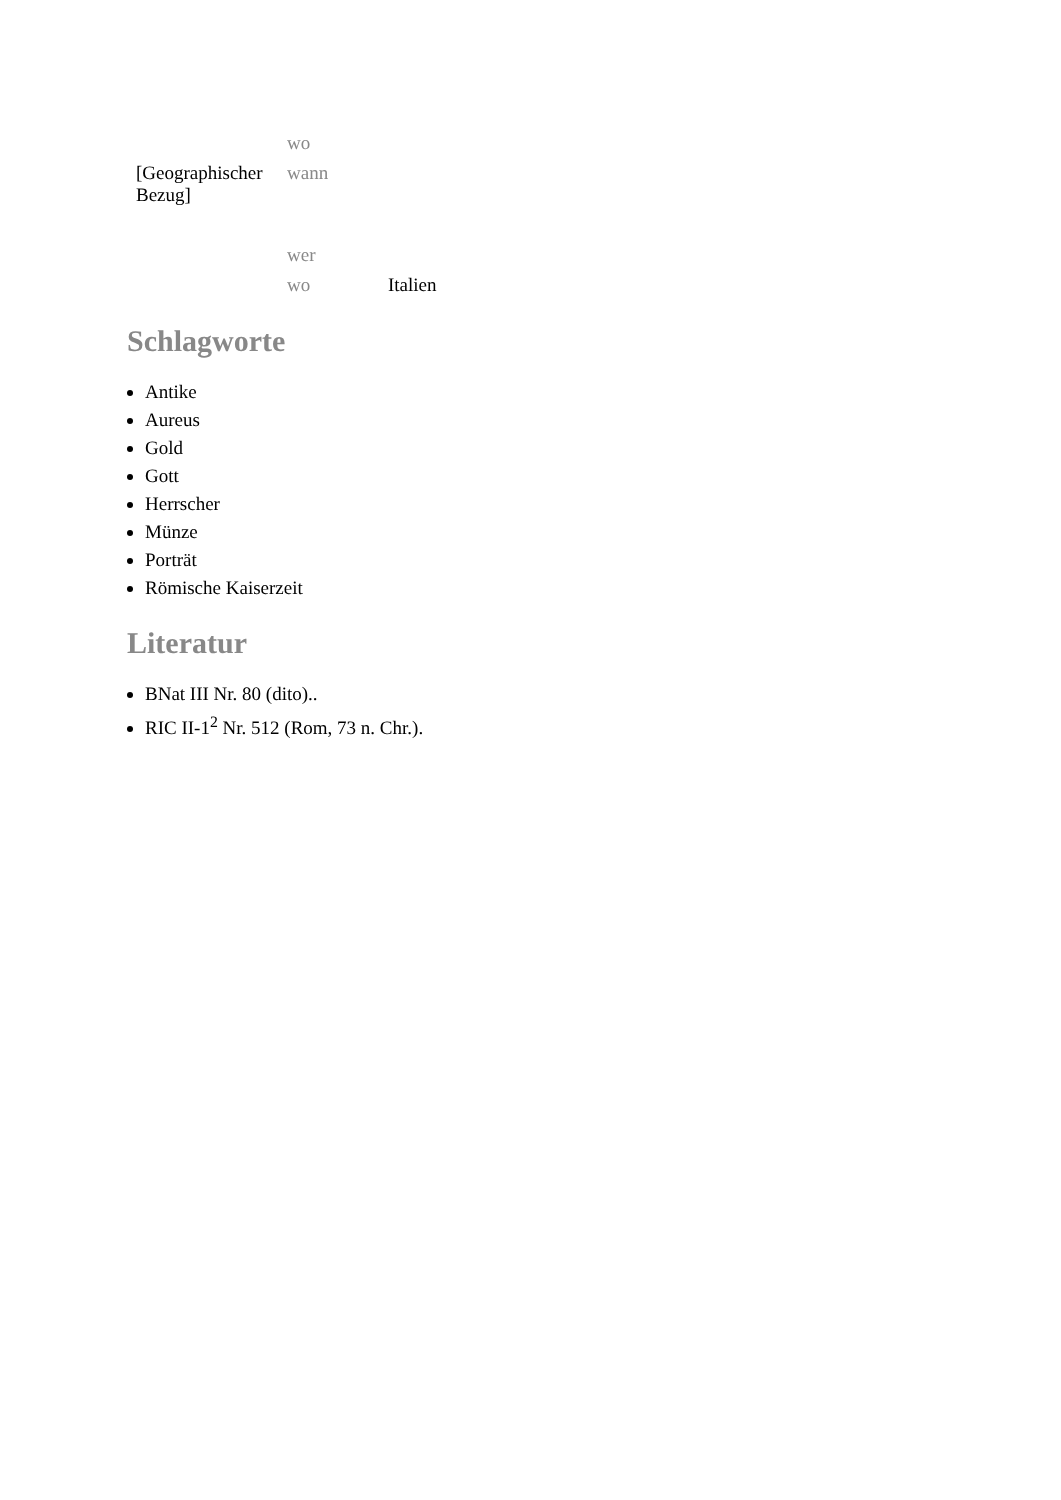| | wo | |
| [Geographischer Bezug] | wann | |
| | wer | |
| | wo | Italien |
Schlagworte
Antike
Aureus
Gold
Gott
Herrscher
Münze
Porträt
Römische Kaiserzeit
Literatur
BNat III Nr. 80 (dito)..
RIC II-1<sup>2</sup> Nr. 512 (Rom, 73 n. Chr.).